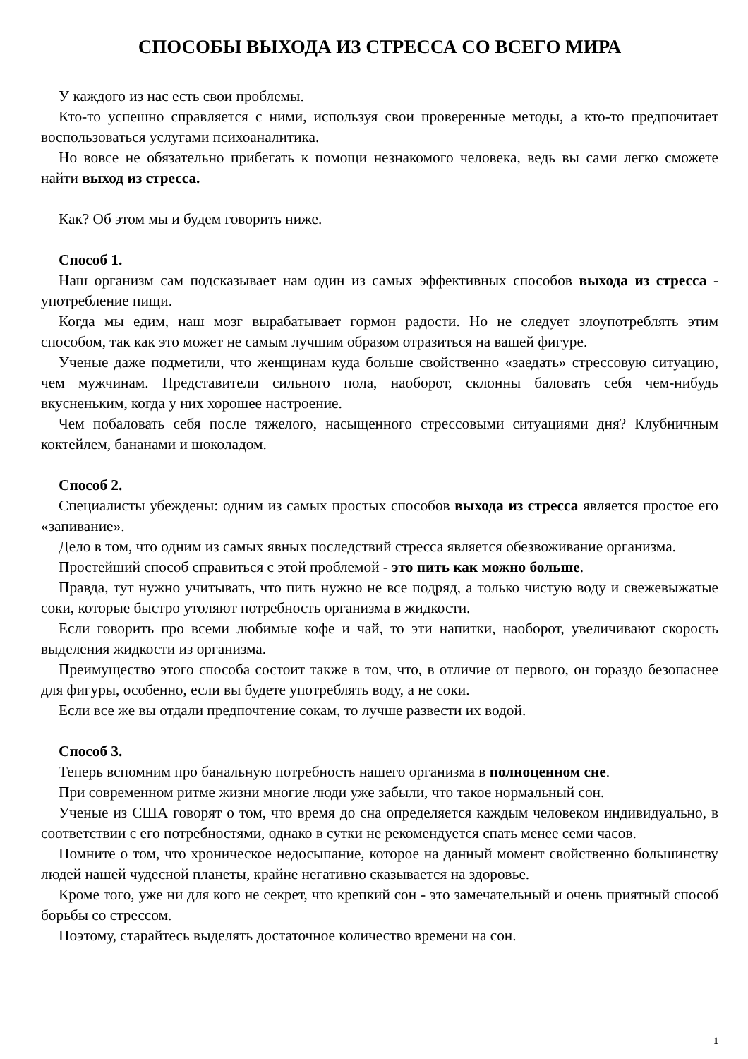СПОСОБЫ ВЫХОДА ИЗ СТРЕССА СО ВСЕГО МИРА
У каждого из нас есть свои проблемы.
Кто-то успешно справляется с ними, используя свои проверенные методы, а кто-то предпочитает воспользоваться услугами психоаналитика.
Но вовсе не обязательно прибегать к помощи незнакомого человека, ведь вы сами легко сможете найти выход из стресса.
Как? Об этом мы и будем говорить ниже.
Способ 1.
Наш организм сам подсказывает нам один из самых эффективных способов выхода из стресса - употребление пищи.
Когда мы едим, наш мозг вырабатывает гормон радости. Но не следует злоупотреблять этим способом, так как это может не самым лучшим образом отразиться на вашей фигуре.
Ученые даже подметили, что женщинам куда больше свойственно «заедать» стрессовую ситуацию, чем мужчинам. Представители сильного пола, наоборот, склонны баловать себя чем-нибудь вкусненьким, когда у них хорошее настроение.
Чем побаловать себя после тяжелого, насыщенного стрессовыми ситуациями дня? Клубничным коктейлем, бананами и шоколадом.
Способ 2.
Специалисты убеждены: одним из самых простых способов выхода из стресса является простое его «запивание».
Дело в том, что одним из самых явных последствий стресса является обезвоживание организма.
Простейший способ справиться с этой проблемой - это пить как можно больше.
Правда, тут нужно учитывать, что пить нужно не все подряд, а только чистую воду и свежевыжатые соки, которые быстро утоляют потребность организма в жидкости.
Если говорить про всеми любимые кофе и чай, то эти напитки, наоборот, увеличивают скорость выделения жидкости из организма.
Преимущество этого способа состоит также в том, что, в отличие от первого, он гораздо безопаснее для фигуры, особенно, если вы будете употреблять воду, а не соки.
Если все же вы отдали предпочтение сокам, то лучше развести их водой.
Способ 3.
Теперь вспомним про банальную потребность нашего организма в полноценном сне.
При современном ритме жизни многие люди уже забыли, что такое нормальный сон.
Ученые из США говорят о том, что время до сна определяется каждым человеком индивидуально, в соответствии с его потребностями, однако в сутки не рекомендуется спать менее семи часов.
Помните о том, что хроническое недосыпание, которое на данный момент свойственно большинству людей нашей чудесной планеты, крайне негативно сказывается на здоровье.
Кроме того, уже ни для кого не секрет, что крепкий сон - это замечательный и очень приятный способ борьбы со стрессом.
Поэтому, старайтесь выделять достаточное количество времени на сон.
1